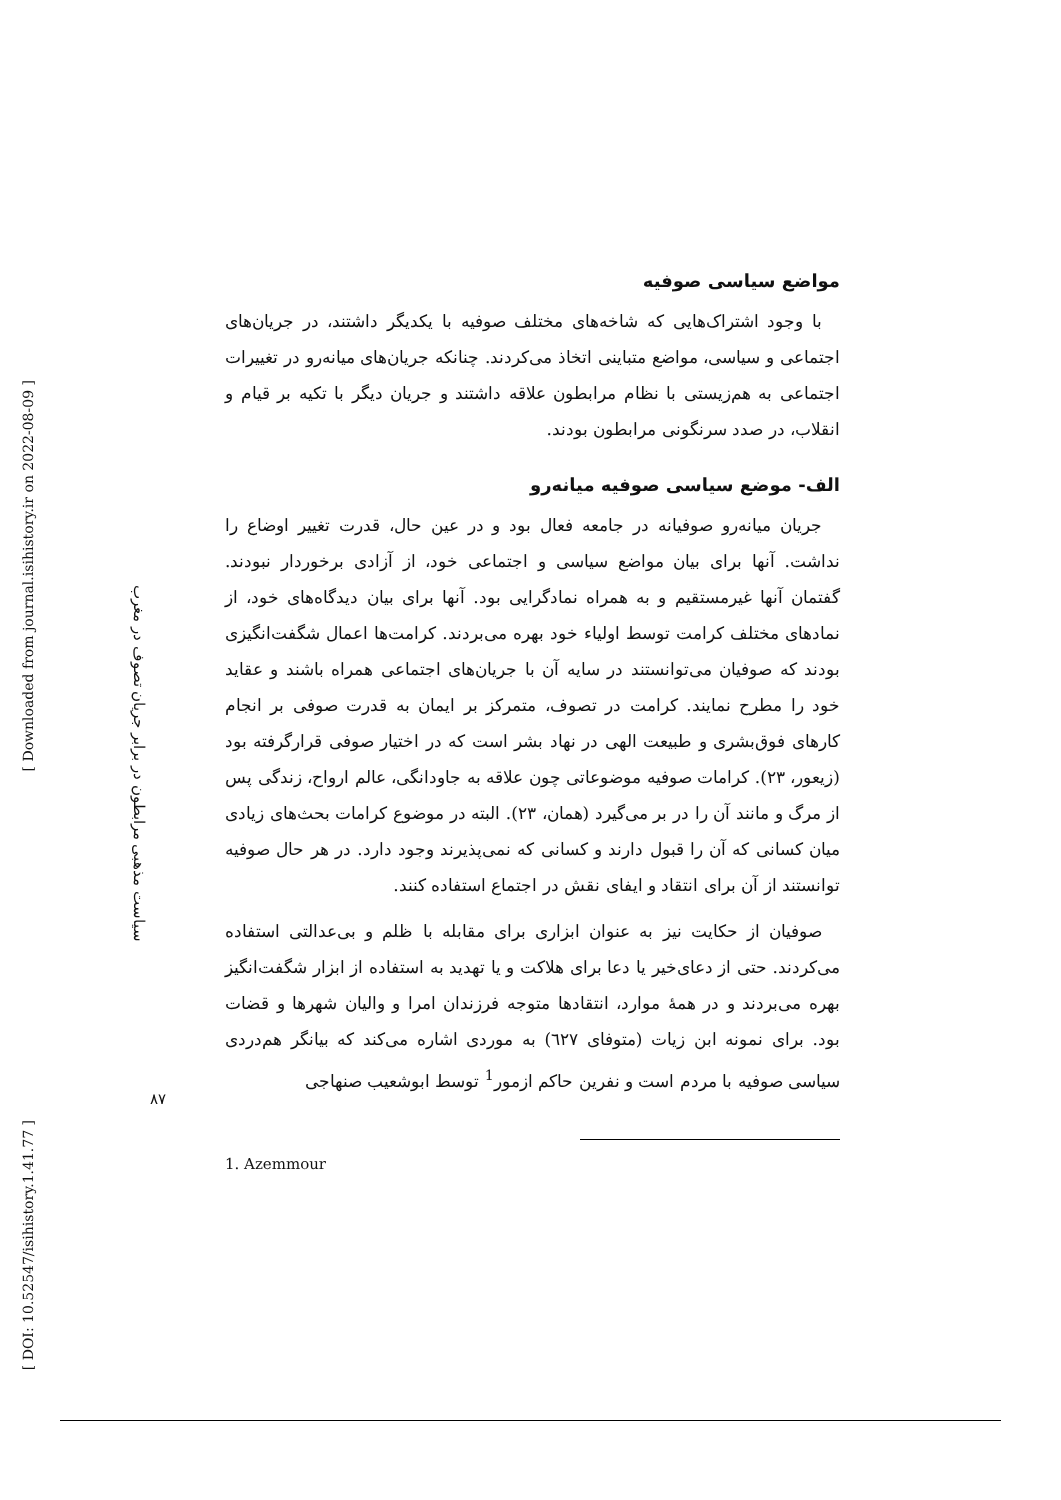[ DOI: 10.52547/isihistory.1.41.77 ]
[ Downloaded from journal.isihistory.ir on 2022-08-09 ]
سیاست مذهبی مرابطون در برابر جریان تصوف در مغرب
مواضع سیاسی صوفیه
با وجود اشتراک‌هایی که شاخه‌های مختلف صوفیه با یکدیگر داشتند، در جریان‌های اجتماعی و سیاسی، مواضع متباینی اتخاذ می‌کردند. چنانکه جریان‌های میانه‌رو در تغییرات اجتماعی به هم‌زیستی با نظام مرابطون علاقه داشتند و جریان دیگر با تکیه بر قیام و انقلاب، در صدد سرنگونی مرابطون بودند.
الف- موضع سیاسی صوفیه میانه‌رو
جریان میانه‌رو صوفیانه در جامعه فعال بود و در عین حال، قدرت تغییر اوضاع را نداشت. آنها برای بیان مواضع سیاسی و اجتماعی خود، از آزادی برخوردار نبودند. گفتمان آنها غیرمستقیم و به همراه نمادگرایی بود. آنها برای بیان دیدگاه‌های خود، از نمادهای مختلف کرامت توسط اولیاء خود بهره می‌بردند. کرامت‌ها اعمال شگفت‌انگیزی بودند که صوفیان می‌توانستند در سایه آن با جریان‌های اجتماعی همراه باشند و عقاید خود را مطرح نمایند. کرامت در تصوف، متمرکز بر ایمان به قدرت صوفی بر انجام کارهای فوق‌بشری و طبیعت الهی در نهاد بشر است که در اختیار صوفی قرارگرفته بود (زیعور، ۲۳). کرامات صوفیه موضوعاتی چون علاقه به جاودانگی، عالم ارواح، زندگی پس از مرگ و مانند آن را در بر می‌گیرد (همان، ۲۳). البته در موضوع کرامات بحث‌های زیادی میان کسانی که آن را قبول دارند و کسانی که نمی‌پذیرند وجود دارد. در هر حال صوفیه توانستند از آن برای انتقاد و ایفای نقش در اجتماع استفاده کنند.
صوفیان از حکایت نیز به عنوان ابزاری برای مقابله با ظلم و بی‌عدالتی استفاده می‌کردند. حتی از دعای‌خیر یا دعا برای هلاکت و یا تهدید به استفاده از ابزار شگفت‌انگیز بهره می‌بردند و در همهٔ موارد، انتقادها متوجه فرزندان امرا و والیان شهرها و قضات بود. برای نمونه ابن زیات (متوفای ٦٢٧) به موردی اشاره می‌کند که بیانگر هم‌دردی سیاسی صوفیه با مردم است و نفرین حاکم ازمور<sup>1</sup> توسط ابوشعیب صنهاجی
1. Azemmour
۸۷